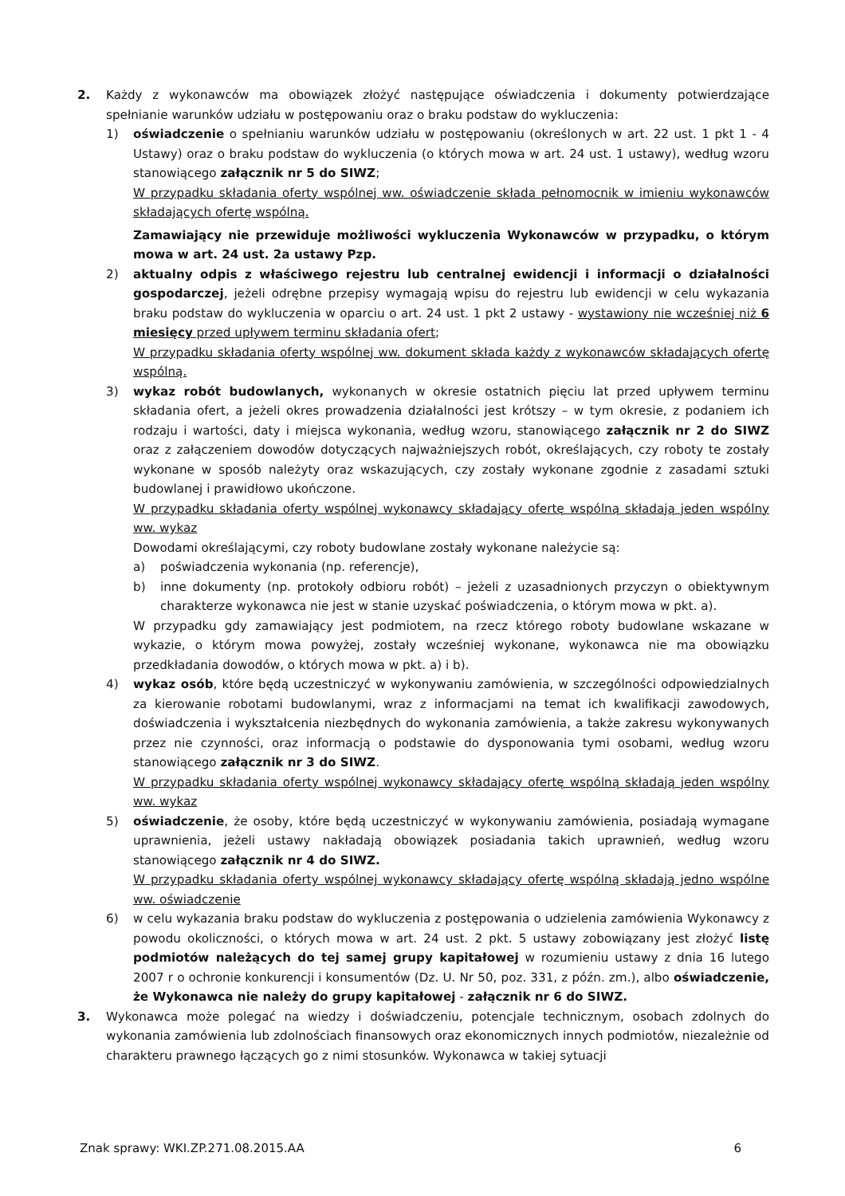2. Każdy z wykonawców ma obowiązek złożyć następujące oświadczenia i dokumenty potwierdzające spełnianie warunków udziału w postępowaniu oraz o braku podstaw do wykluczenia:
1) oświadczenie o spełnianiu warunków udziału w postępowaniu (określonych w art. 22 ust. 1 pkt 1 - 4 Ustawy) oraz o braku podstaw do wykluczenia (o których mowa w art. 24 ust. 1 ustawy), według wzoru stanowiącego załącznik nr 5 do SIWZ;
W przypadku składania oferty wspólnej ww. oświadczenie składa pełnomocnik w imieniu wykonawców składających ofertę wspólną.
Zamawiający nie przewiduje możliwości wykluczenia Wykonawców w przypadku, o którym mowa w art. 24 ust. 2a ustawy Pzp.
2) aktualny odpis z właściwego rejestru lub centralnej ewidencji i informacji o działalności gospodarczej, jeżeli odrębne przepisy wymagają wpisu do rejestru lub ewidencji w celu wykazania braku podstaw do wykluczenia w oparciu o art. 24 ust. 1 pkt 2 ustawy - wystawiony nie wcześniej niż 6 miesięcy przed upływem terminu składania ofert;
W przypadku składania oferty wspólnej ww. dokument składa każdy z wykonawców składających ofertę wspólną.
3) wykaz robót budowlanych, wykonanych w okresie ostatnich pięciu lat przed upływem terminu składania ofert, a jeżeli okres prowadzenia działalności jest krótszy – w tym okresie, z podaniem ich rodzaju i wartości, daty i miejsca wykonania, według wzoru, stanowiącego załącznik nr 2 do SIWZ oraz z załączeniem dowodów dotyczących najważniejszych robót, określających, czy roboty te zostały wykonane w sposób należyty oraz wskazujących, czy zostały wykonane zgodnie z zasadami sztuki budowlanej i prawidłowo ukończone.
W przypadku składania oferty wspólnej wykonawcy składający ofertę wspólną składają jeden wspólny ww. wykaz
Dowodami określającymi, czy roboty budowlane zostały wykonane należycie są:
a) poświadczenia wykonania (np. referencje),
b) inne dokumenty (np. protokoły odbioru robót) – jeżeli z uzasadnionych przyczyn o obiektywnym charakterze wykonawca nie jest w stanie uzyskać poświadczenia, o którym mowa w pkt. a).
W przypadku gdy zamawiający jest podmiotem, na rzecz którego roboty budowlane wskazane w wykazie, o którym mowa powyżej, zostały wcześniej wykonane, wykonawca nie ma obowiązku przedkładania dowodów, o których mowa w pkt. a) i b).
4) wykaz osób, które będą uczestniczyć w wykonywaniu zamówienia, w szczególności odpowiedzialnych za kierowanie robotami budowlanymi, wraz z informacjami na temat ich kwalifikacji zawodowych, doświadczenia i wykształcenia niezbędnych do wykonania zamówienia, a także zakresu wykonywanych przez nie czynności, oraz informacją o podstawie do dysponowania tymi osobami, według wzoru stanowiącego załącznik nr 3 do SIWZ.
W przypadku składania oferty wspólnej wykonawcy składający ofertę wspólną składają jeden wspólny ww. wykaz
5) oświadczenie, że osoby, które będą uczestniczyć w wykonywaniu zamówienia, posiadają wymagane uprawnienia, jeżeli ustawy nakładają obowiązek posiadania takich uprawnień, według wzoru stanowiącego załącznik nr 4 do SIWZ.
W przypadku składania oferty wspólnej wykonawcy składający ofertę wspólną składają jedno wspólne ww. oświadczenie
6) w celu wykazania braku podstaw do wykluczenia z postępowania o udzielenia zamówienia Wykonawcy z powodu okoliczności, o których mowa w art. 24 ust. 2 pkt. 5 ustawy zobowiązany jest złożyć listę podmiotów należących do tej samej grupy kapitałowej w rozumieniu ustawy z dnia 16 lutego 2007 r o ochronie konkurencji i konsumentów (Dz. U. Nr 50, poz. 331, z późn. zm.), albo oświadczenie, że Wykonawca nie należy do grupy kapitałowej - załącznik nr 6 do SIWZ.
3. Wykonawca może polegać na wiedzy i doświadczeniu, potencjale technicznym, osobach zdolnych do wykonania zamówienia lub zdolnościach finansowych oraz ekonomicznych innych podmiotów, niezależnie od charakteru prawnego łączących go z nimi stosunków. Wykonawca w takiej sytuacji
Znak sprawy: WKI.ZP.271.08.2015.AA 6